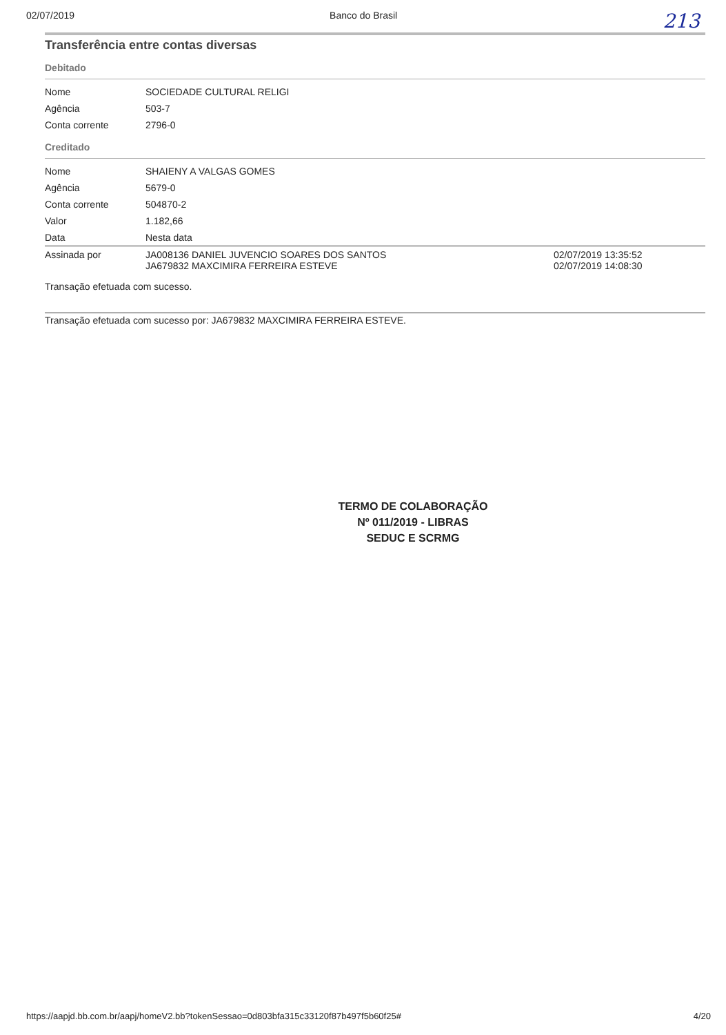02/07/2019 Banco do Brasil 213
Transferência entre contas diversas
Debitado
| Nome | SOCIEDADE CULTURAL RELIGI | |
| Agência | 503-7 | |
| Conta corrente | 2796-0 | |
Creditado
| Nome | SHAIENY A VALGAS GOMES | |
| Agência | 5679-0 | |
| Conta corrente | 504870-2 | |
| Valor | 1.182,66 | |
| Data | Nesta data | |
| Assinada por | JA008136 DANIEL JUVENCIO SOARES DOS SANTOS JA679832 MAXCIMIRA FERREIRA ESTEVE | 02/07/2019 13:35:52 02/07/2019 14:08:30 |
Transação efetuada com sucesso.
Transação efetuada com sucesso por: JA679832 MAXCIMIRA FERREIRA ESTEVE.
TERMO DE COLABORAÇÃO
Nº 011/2019 - LIBRAS
SEDUC E SCRMG
https://aapjd.bb.com.br/aapj/homeV2.bb?tokenSessao=0d803bfa315c33120f87b497f5b60f25# 4/20